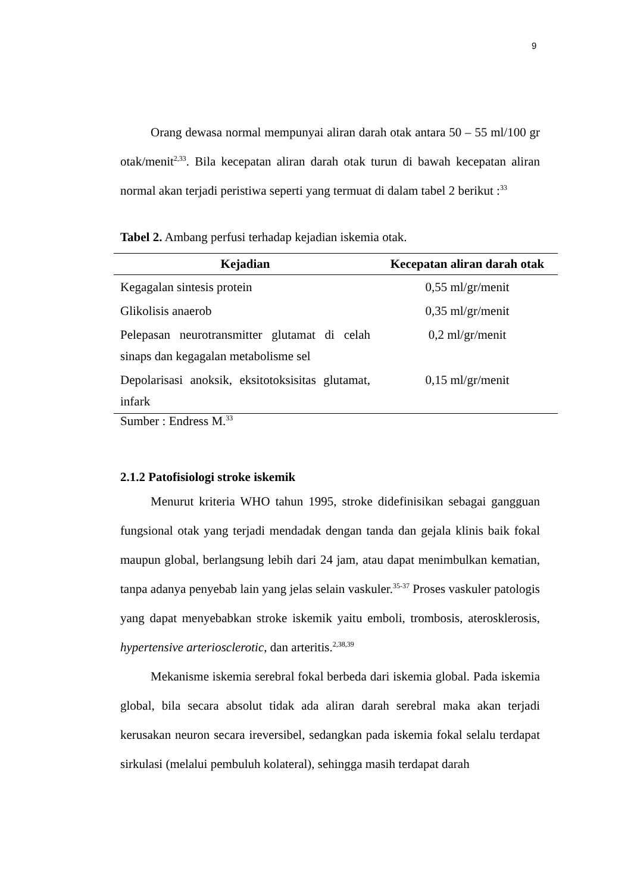9
Orang dewasa normal mempunyai aliran darah otak antara 50 – 55 ml/100 gr otak/menit<sup>2,33</sup>. Bila kecepatan aliran darah otak turun di bawah kecepatan aliran normal akan terjadi peristiwa seperti yang termuat di dalam tabel 2 berikut :<sup>33</sup>
Tabel 2. Ambang perfusi terhadap kejadian iskemia otak.
| Kejadian | Kecepatan aliran darah otak |
| --- | --- |
| Kegagalan sintesis protein | 0,55 ml/gr/menit |
| Glikolisis anaerob | 0,35 ml/gr/menit |
| Pelepasan neurotransmitter glutamat di celah sinaps dan kegagalan metabolisme sel | 0,2 ml/gr/menit |
| Depolarisasi anoksik, eksitotoksisitas glutamat, infark | 0,15 ml/gr/menit |
Sumber : Endress M.<sup>33</sup>
2.1.2 Patofisiologi stroke iskemik
Menurut kriteria WHO tahun 1995, stroke didefinisikan sebagai gangguan fungsional otak yang terjadi mendadak dengan tanda dan gejala klinis baik fokal maupun global, berlangsung lebih dari 24 jam, atau dapat menimbulkan kematian, tanpa adanya penyebab lain yang jelas selain vaskuler.<sup>35-37</sup> Proses vaskuler patologis yang dapat menyebabkan stroke iskemik yaitu emboli, trombosis, aterosklerosis, hypertensive arteriosclerotic, dan arteritis.<sup>2,38,39</sup>
Mekanisme iskemia serebral fokal berbeda dari iskemia global. Pada iskemia global, bila secara absolut tidak ada aliran darah serebral maka akan terjadi kerusakan neuron secara ireversibel, sedangkan pada iskemia fokal selalu terdapat sirkulasi (melalui pembuluh kolateral), sehingga masih terdapat darah